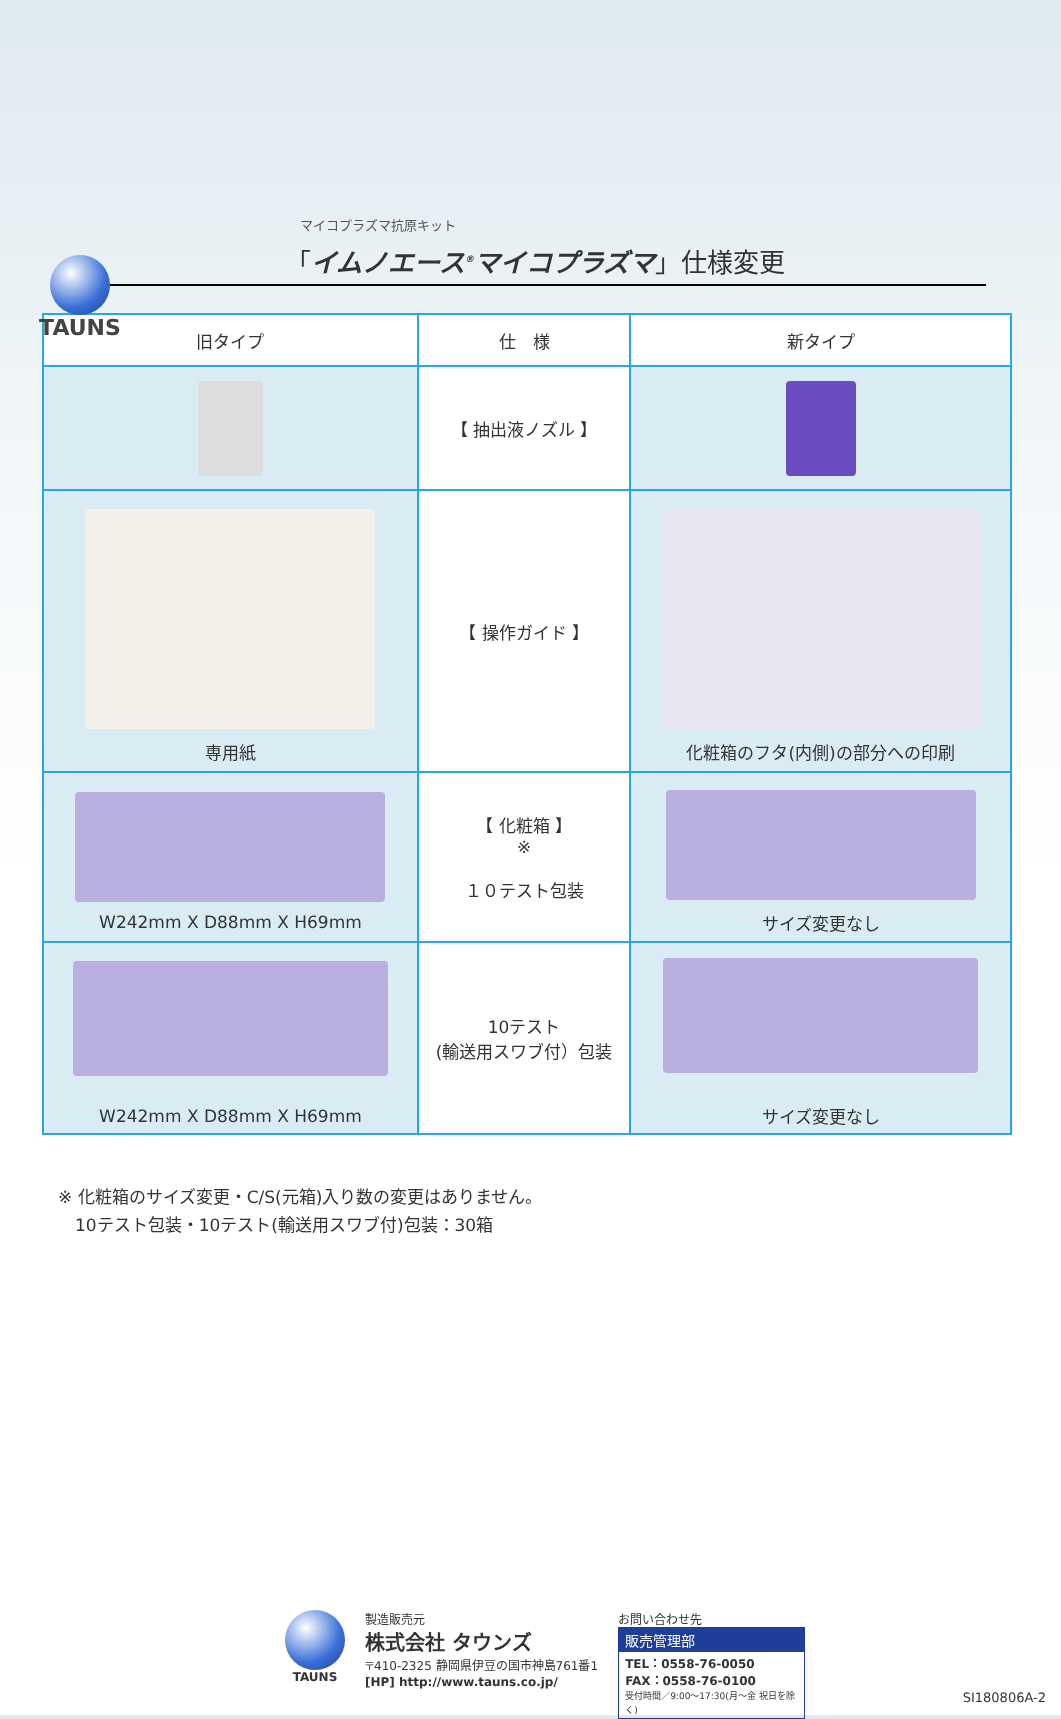TAUNS
マイコプラズマ抗原キット
「イムノエース<sup>®</sup>マイコプラズマ」仕様変更
| 旧タイプ | 仕 様 | 新タイプ |
| --- | --- | --- |
| | 【 抽出液ノズル 】 | |
| 専用紙 | 【 操作ガイド 】 | 化粧箱のフタ(内側)の部分への印刷 |
| W242mm X D88mm X H69mm | 【 化粧箱 】 ※ １０テスト包装 | サイズ変更なし |
| W242mm X D88mm X H69mm | 10テスト (輸送用スワブ付）包装 | サイズ変更なし |
※ 化粧箱のサイズ変更・C/S(元箱)入り数の変更はありません。
　10テスト包装・10テスト(輸送用スワブ付)包装：30箱
TAUNS 製造販売元
株式会社 タウンズ
〒410-2325 静岡県伊豆の国市神島761番1
[HP] http://www.tauns.co.jp/
お問い合わせ先
販売管理部
TEL：0558-76-0050
FAX：0558-76-0100
受付時間／9:00～17:30(月～金 祝日を除く)
SI180806A-2